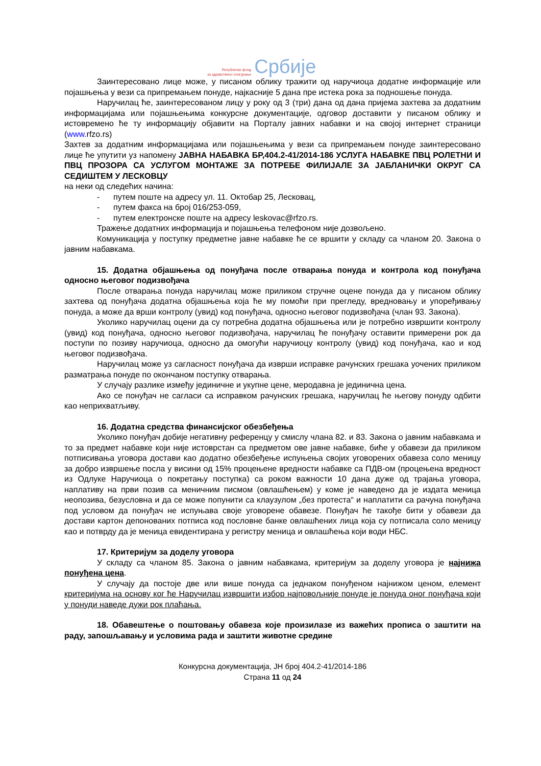Републички фонд
за здравствено осигурање
Србије
Заинтересовано лице може, у писаном облику тражити од наручиоца додатне информације или појашњења у вези са припремањем понуде, најкасније 5 дана пре истека рока за подношење понуда.
Наручилац ће, заинтересованом лицу у року од 3 (три) дана од дана пријема захтева за додатним информацијама или појашњењима конкурсне документације, одговор доставити у писаном облику и истовремено ће ту информацију објавити на Порталу јавних набавки и на својој интернет страници (www. rfzo.rs)
Захтев за додатним информацијама или појашњењима у вези са припремањем понуде заинтересовано лице ће упутити уз напомену ЈАВНА НАБАВКА БР,404.2-41/2014-186 УСЛУГА НАБАВКЕ ПВЦ РОЛЕТНИ И ПВЦ ПРОЗОРА СА УСЛУГОМ МОНТАЖЕ ЗА ПОТРЕБЕ ФИЛИЈАЛЕ ЗА ЈАБЛАНИЧКИ ОКРУГ СА СЕДИШТЕМ У ЛЕСКОВЦУ
на неки од следећих начина:
- путем поште на адресу ул. 11. Октобар 25, Лесковац,
- путем факса на број 016/253-059,
- путем електронске поште на адресу leskovac@rfzo.rs.
Тражење додатних информација и појашњења телефоном није дозвољено.
Комуникација у поступку предметне јавне набавке ће се вршити у складу са чланом 20. Закона о јавним набавкама.
15. Додатна објашњења од понуђача после отварања понуда и контрола код понуђача односно његовог подизвођача
После отварања понуда наручилац може приликом стручне оцене понуда да у писаном облику захтева од понуђача додатна објашњења која ће му помоћи при прегледу, вредновању и упоређивању понуда, а може да врши контролу (увид) код понуђача, односно његовог подизвођача (члан 93. Закона).
Уколико наручилац оцени да су потребна додатна објашњења или је потребно извршити контролу (увид) код понуђача, односно његовог подизвођача, наручилац ће понуђачу оставити примерени рок да поступи по позиву наручиоца, односно да омогући наручиоцу контролу (увид) код понуђача, као и код његовог подизвођача.
Наручилац може уз сагласност понуђача да изврши исправке рачунских грешака уочених приликом разматрања понуде по окончаном поступку отварања.
У случају разлике између јединичне и укупне цене, меродавна је јединична цена.
Ако се понуђач не сагласи са исправком рачунских грешака, наручилац ће његову понуду одбити као неприхватљиву.
16. Додатна средства финансијског обезбеђења
Уколико понуђач добије негативну референцу у смислу члана 82. и 83. Закона о јавним набавкама и то за предмет набавке који није истоврстан са предметом ове јавне набавке, биће у обавези да приликом потписивања уговора достави као додатно обезбеђење испуњења својих уговорених обавеза соло меницу за добро извршење посла у висини од 15% процењене вредности набавке са ПДВ-ом (процењена вредност из Одлуке Наручиоца о покретању поступка) са роком важности 10 дана дуже од трајања уговора, наплативу на први позив са меничним писмом (овлашћењем) у коме је наведено да је издата меница неопозива, безусловна и да се може попунити са клаузулом „без протеста“ и наплатити са рачуна понуђача под условом да понуђач не испуњава своје уговорене обавезе. Понуђач ће такође бити у обавези да достави картон депонованих потписа код пословне банке овлашћених лица која су потписала соло меницу као и потврду да је меница евидентирана у регистру меница и овлашћења који води НБС.
17. Критеријум за доделу уговора
У складу са чланом 85. Закона о јавним набавкама, критеријум за доделу уговора је најнижа понуђена цена.
У случају да постоје две или више понуда са једнаком понуђеном најнижом ценом, елемент критеријума на основу ког ће Наручилац извршити избор најповољније понуде је понуда оног понуђача који у понуди наведе дужи рок плаћања.
18. Обавештење о поштовању обавеза које произилазе из важећих прописа о заштити на раду, запошљавању и условима рада и заштити животне средине
Конкурсна документација, ЈН број 404.2-41/2014-186
Страна 11 од 24